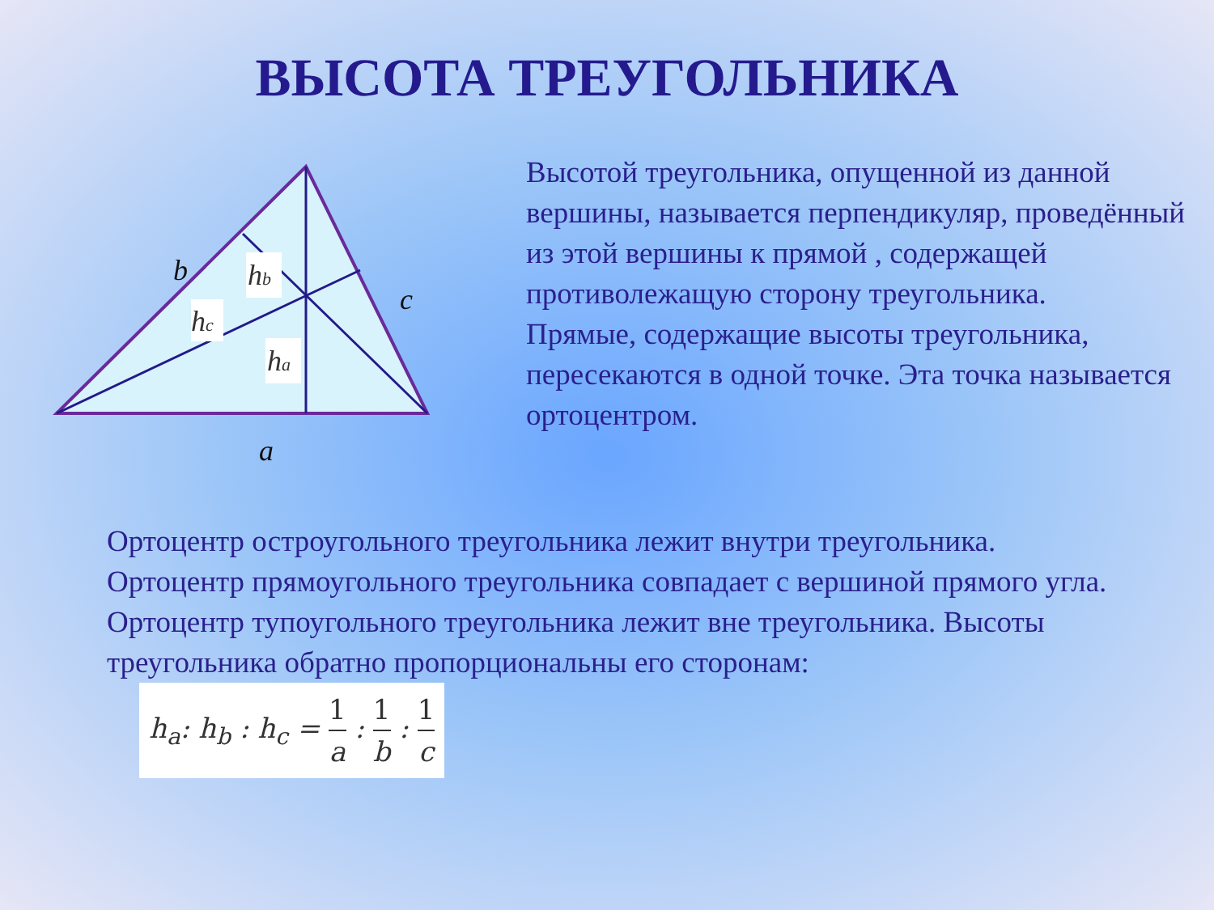ВЫСОТА ТРЕУГОЛЬНИКА
hb
hc
ha
b
c
a
Высотой треугольника, опущенной из данной вершины, называется перпендикуляр, проведённый из этой вершины к прямой , содержащей противолежащую сторону треугольника.
Прямые, содержащие высоты треугольника, пересекаются в одной точке. Эта точка называется ортоцентром.
Ортоцентр остроугольного треугольника лежит внутри треугольника. Ортоцентр прямоугольного треугольника совпадает с вершиной прямого угла. Ортоцентр тупоугольного треугольника лежит вне треугольника. Высоты треугольника обратно пропорциональны его сторонам: h<sub>a</sub>: h<sub>b</sub> : h<sub>c</sub> = 1 a : 1 b : 1 c